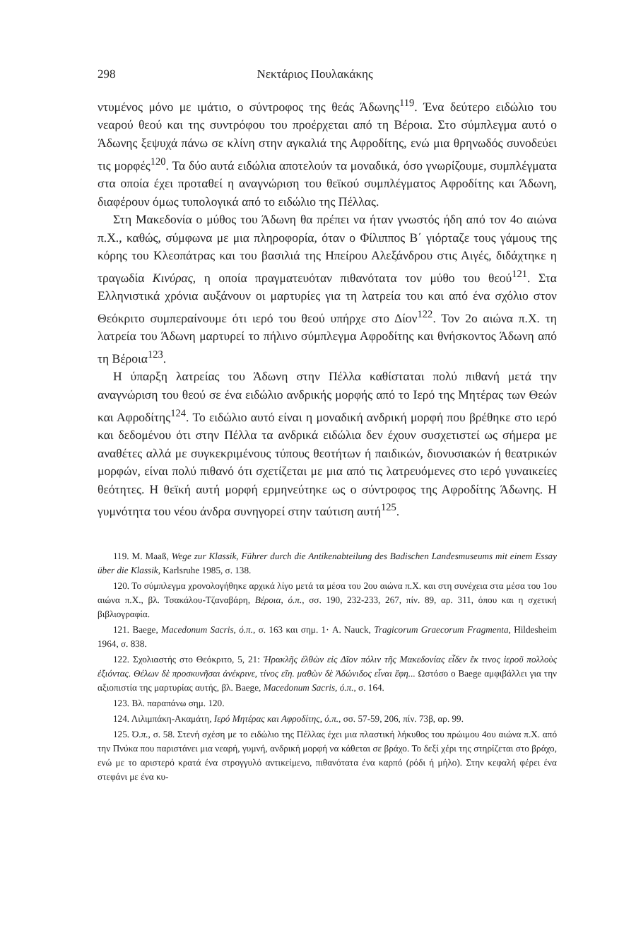298 Νεκτάριος Πουλακάκης
ντυμένος μόνο με ιμάτιο, ο σύντροφος της θεάς Άδωνης<sup>119</sup>. Ένα δεύτερο ειδώλιο του νεαρού θεού και της συντρόφου του προέρχεται από τη Βέροια. Στο σύμπλεγμα αυτό ο Άδωνης ξεψυχά πάνω σε κλίνη στην αγκαλιά της Αφροδίτης, ενώ μια θρηνωδός συνοδεύει τις μορφές<sup>120</sup>. Τα δύο αυτά ειδώλια αποτελούν τα μοναδικά, όσο γνωρίζουμε, συμπλέγματα στα οποία έχει προταθεί η αναγνώριση του θεϊκού συμπλέγματος Αφροδίτης και Άδωνη, διαφέρουν όμως τυπολογικά από το ειδώλιο της Πέλλας.
Στη Μακεδονία ο μύθος του Άδωνη θα πρέπει να ήταν γνωστός ήδη από τον 4ο αιώνα π.Χ., καθώς, σύμφωνα με μια πληροφορία, όταν ο Φίλιππος Β΄ γιόρταζε τους γάμους της κόρης του Κλεοπάτρας και του βασιλιά της Ηπείρου Αλεξάνδρου στις Αιγές, διδάχτηκε η τραγωδία Κινύρας, η οποία πραγματευόταν πιθανότατα τον μύθο του θεού<sup>121</sup>. Στα Ελληνιστικά χρόνια αυξάνουν οι μαρτυρίες για τη λατρεία του και από ένα σχόλιο στον Θεόκριτο συμπεραίνουμε ότι ιερό του θεού υπήρχε στο Δίον<sup>122</sup>. Τον 2ο αιώνα π.Χ. τη λατρεία του Άδωνη μαρτυρεί το πήλινο σύμπλεγμα Αφροδίτης και θνήσκοντος Άδωνη από τη Βέροια<sup>123</sup>.
Η ύπαρξη λατρείας του Άδωνη στην Πέλλα καθίσταται πολύ πιθανή μετά την αναγνώριση του θεού σε ένα ειδώλιο ανδρικής μορφής από το Ιερό της Μητέρας των Θεών και Αφροδίτης<sup>124</sup>. Το ειδώλιο αυτό είναι η μοναδική ανδρική μορφή που βρέθηκε στο ιερό και δεδομένου ότι στην Πέλλα τα ανδρικά ειδώλια δεν έχουν συσχετιστεί ως σήμερα με αναθέτες αλλά με συγκεκριμένους τύπους θεοτήτων ή παιδικών, διονυσιακών ή θεατρικών μορφών, είναι πολύ πιθανό ότι σχετίζεται με μια από τις λατρευόμενες στο ιερό γυναικείες θεότητες. Η θεϊκή αυτή μορφή ερμηνεύτηκε ως ο σύντροφος της Αφροδίτης Άδωνης. Η γυμνότητα του νέου άνδρα συνηγορεί στην ταύτιση αυτή<sup>125</sup>.
119. M. Maaß, Wege zur Klassik, Führer durch die Antikenabteilung des Badischen Landesmuseums mit einem Essay über die Klassik, Karlsruhe 1985, σ. 138.
120. Το σύμπλεγμα χρονολογήθηκε αρχικά λίγο μετά τα μέσα του 2ου αιώνα π.Χ. και στη συνέχεια στα μέσα του 1ου αιώνα π.Χ., βλ. Τσακάλου-Τζαναβάρη, Βέροια, ό.π., σσ. 190, 232-233, 267, πίν. 89, αρ. 311, όπου και η σχετική βιβλιογραφία.
121. Baege, Macedonum Sacris, ό.π., σ. 163 και σημ. 1· A. Nauck, Tragicorum Graecorum Fragmenta, Hildesheim 1964, σ. 838.
122. Σχολιαστής στο Θεόκριτο, 5, 21: Ἡρακλῆς ἐλθὼν εἰς Δῖον πόλιν τῆς Μακεδονίας εἶδεν ἔκ τινος ἱεροῦ πολλοὺς ἐξιόντας. Θέλων δὲ προσκυνῆσαι ἀνέκρινε, τίνος εἴη. μαθὼν δὲ Ἀδώνιδος εἶναι ἔφη... Ωστόσο ο Baege αμφιβάλλει για την αξιοπιστία της μαρτυρίας αυτής, βλ. Baege, Macedonum Sacris, ό.π., σ. 164.
123. Βλ. παραπάνω σημ. 120.
124. Λιλιμπάκη-Ακαμάτη, Ιερό Μητέρας και Αφροδίτης, ό.π., σσ. 57-59, 206, πίν. 73β, αρ. 99.
125. Ό.π., σ. 58. Στενή σχέση με το ειδώλιο της Πέλλας έχει μια πλαστική λήκυθος του πρώιμου 4ου αιώνα π.Χ. από την Πνύκα που παριστάνει μια νεαρή, γυμνή, ανδρική μορφή να κάθεται σε βράχο. Το δεξί χέρι της στηρίζεται στο βράχο, ενώ με το αριστερό κρατά ένα στρογγυλό αντικείμενο, πιθανότατα ένα καρπό (ρόδι ή μήλο). Στην κεφαλή φέρει ένα στεφάνι με ένα κυ-